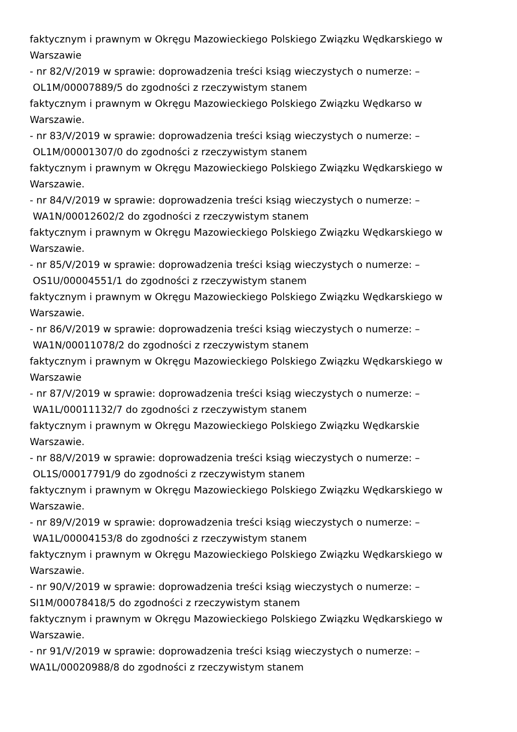faktycznym i prawnym w Okręgu Mazowieckiego Polskiego Związku Wędkarskiego w
Warszawie
- nr 82/V/2019 w sprawie: doprowadzenia treści ksiąg wieczystych o numerze: –
OL1M/00007889/5 do zgodności z rzeczywistym stanem
faktycznym i prawnym w Okręgu Mazowieckiego Polskiego Związku Wędkarso w
Warszawie.
- nr 83/V/2019 w sprawie: doprowadzenia treści ksiąg wieczystych o numerze: –
OL1M/00001307/0 do zgodności z rzeczywistym stanem
faktycznym i prawnym w Okręgu Mazowieckiego Polskiego Związku Wędkarskiego w
Warszawie.
- nr 84/V/2019 w sprawie: doprowadzenia treści ksiąg wieczystych o numerze: –
WA1N/00012602/2 do zgodności z rzeczywistym stanem
faktycznym i prawnym w Okręgu Mazowieckiego Polskiego Związku Wędkarskiego w
Warszawie.
- nr 85/V/2019 w sprawie: doprowadzenia treści ksiąg wieczystych o numerze: –
OS1U/00004551/1 do zgodności z rzeczywistym stanem
faktycznym i prawnym w Okręgu Mazowieckiego Polskiego Związku Wędkarskiego w
Warszawie.
- nr 86/V/2019 w sprawie: doprowadzenia treści ksiąg wieczystych o numerze: –
WA1N/00011078/2 do zgodności z rzeczywistym stanem
faktycznym i prawnym w Okręgu Mazowieckiego Polskiego Związku Wędkarskiego w
Warszawie
- nr 87/V/2019 w sprawie: doprowadzenia treści ksiąg wieczystych o numerze: –
WA1L/00011132/7 do zgodności z rzeczywistym stanem
faktycznym i prawnym w Okręgu Mazowieckiego Polskiego Związku Wędkarskie
Warszawie.
- nr 88/V/2019 w sprawie: doprowadzenia treści ksiąg wieczystych o numerze: –
OL1S/00017791/9 do zgodności z rzeczywistym stanem
faktycznym i prawnym w Okręgu Mazowieckiego Polskiego Związku Wędkarskiego w
Warszawie.
- nr 89/V/2019 w sprawie: doprowadzenia treści ksiąg wieczystych o numerze: –
WA1L/00004153/8 do zgodności z rzeczywistym stanem
faktycznym i prawnym w Okręgu Mazowieckiego Polskiego Związku Wędkarskiego w
Warszawie.
- nr 90/V/2019 w sprawie: doprowadzenia treści ksiąg wieczystych o numerze: –
SI1M/00078418/5 do zgodności z rzeczywistym stanem
faktycznym i prawnym w Okręgu Mazowieckiego Polskiego Związku Wędkarskiego w
Warszawie.
- nr 91/V/2019 w sprawie: doprowadzenia treści ksiąg wieczystych o numerze: –
WA1L/00020988/8 do zgodności z rzeczywistym stanem